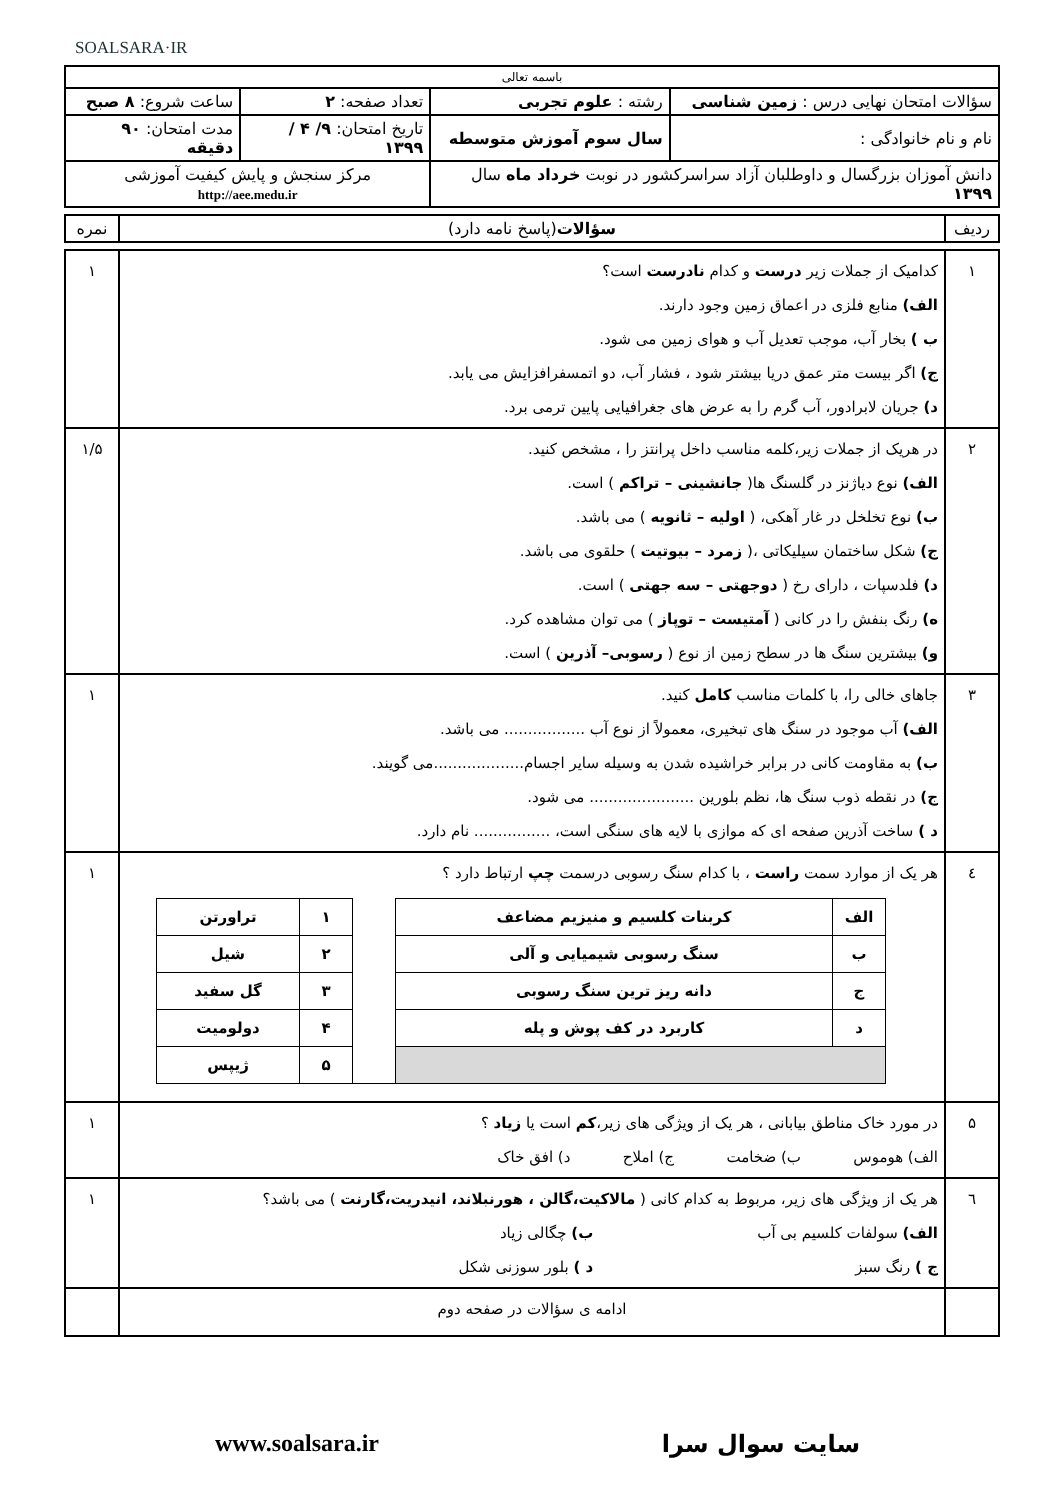SOALSARA·IR
| باسمه تعالی | | | |
| سؤالات امتحان نهایی درس : زمین شناسی | رشته : علوم تجربی | تعداد صفحه: ۲ | ساعت شروع: ۸ صبح |
| نام و نام خانوادگی : | سال سوم آموزش متوسطه | تاریخ امتحان: ۹/ ۴ / ۱۳۹۹ | مدت امتحان: ۹۰ دقیقه |
| دانش آموزان بزرگسال و داوطلبان آزاد سراسرکشور در نوبت خرداد ماه سال ۱۳۹۹ | | مرکز سنجش و پایش کیفیت آموزشی http://aee.medu.ir | |
| ردیف | سؤالات (پاسخ نامه دارد) | نمره |
| ۱ | کدامیک از جملات زیر درست و کدام نادرست است؟ الف) منابع فلزی در اعماق زمین وجود دارند. ب ) بخار آب، موجب تعدیل آب و هوای زمین می شود. ج) اگر بیست متر عمق دریا بیشتر شود ، فشار آب، دو اتمسفرافزایش می یابد. د) جریان لابرادور، آب گرم را به عرض های جغرافیایی پایین ترمی برد. | ۱ |
| ۲ | در هریک از جملات زیر،کلمه مناسب داخل پرانتز را ، مشخص کنید. الف) نوع دیاژنز در گلسنگ ها( جانشینی – تراکم ) است. ب) نوع تخلخل در غار آهکی، ( اولیه – ثانویه ) می باشد. ج) شکل ساختمان سیلیکاتی ،( زمرد – بیوتیت ) حلقوی می باشد. د) فلدسپات ، دارای رخ ( دوجهتی – سه جهتی ) است. ه) رنگ بنفش را در کانی ( آمتیست – توپاز ) می توان مشاهده کرد. و) بیشترین سنگ ها در سطح زمین از نوع ( رسوبی– آذرین ) است. | ۱/۵ |
| ۳ | جاهای خالی را، با کلمات مناسب کامل کنید. الف) آب موجود در سنگ های تبخیری، معمولاً از نوع آب ................. می باشد. ب) به مقاومت کانی در برابر خراشیده شدن به وسیله سایر اجسام...................می گویند. ج) در نقطه ذوب سنگ ها، نظم بلورین ...................... می شود. د ) ساخت آذرین صفحه ای که موازی با لایه های سنگی است، ................ نام دارد. | ۱ |
| ٤ | هر یک از موارد سمت راست ، با کدام سنگ رسوبی درسمت چپ ارتباط دارد ؟ / الف / کربنات کلسیم و منیزیم مضاعف / / ۱ / تراورتن / / ب / سنگ رسوبی شیمیایی و آلی / / ۲ / شیل / / ج / دانه ریز ترین سنگ رسوبی / / ۳ / گل سفید / / د / کاربرد در کف پوش و پله / / ۴ / دولومیت / / / / / ۵ / ژیپس / | ۱ |
| ۵ | در مورد خاک مناطق بیابانی ، هر یک از ویژگی های زیر، کم است یا زیاد ؟ الف) هوموس ب) ضخامت ج) املاح د) افق خاک | ۱ |
| ٦ | هر یک از ویژگی های زیر، مربوط به کدام کانی ( مالاکیت،گالن ، هورنبلاند، انیدریت،گارنت ) می باشد؟ الف) سولفات کلسیم بی آب ب) چگالی زیاد ج ) رنگ سبز د ) بلور سوزنی شکل | ۱ |
| | ادامه ی سؤالات در صفحه دوم | |
سایت سوال سرا www.soalsara.ir